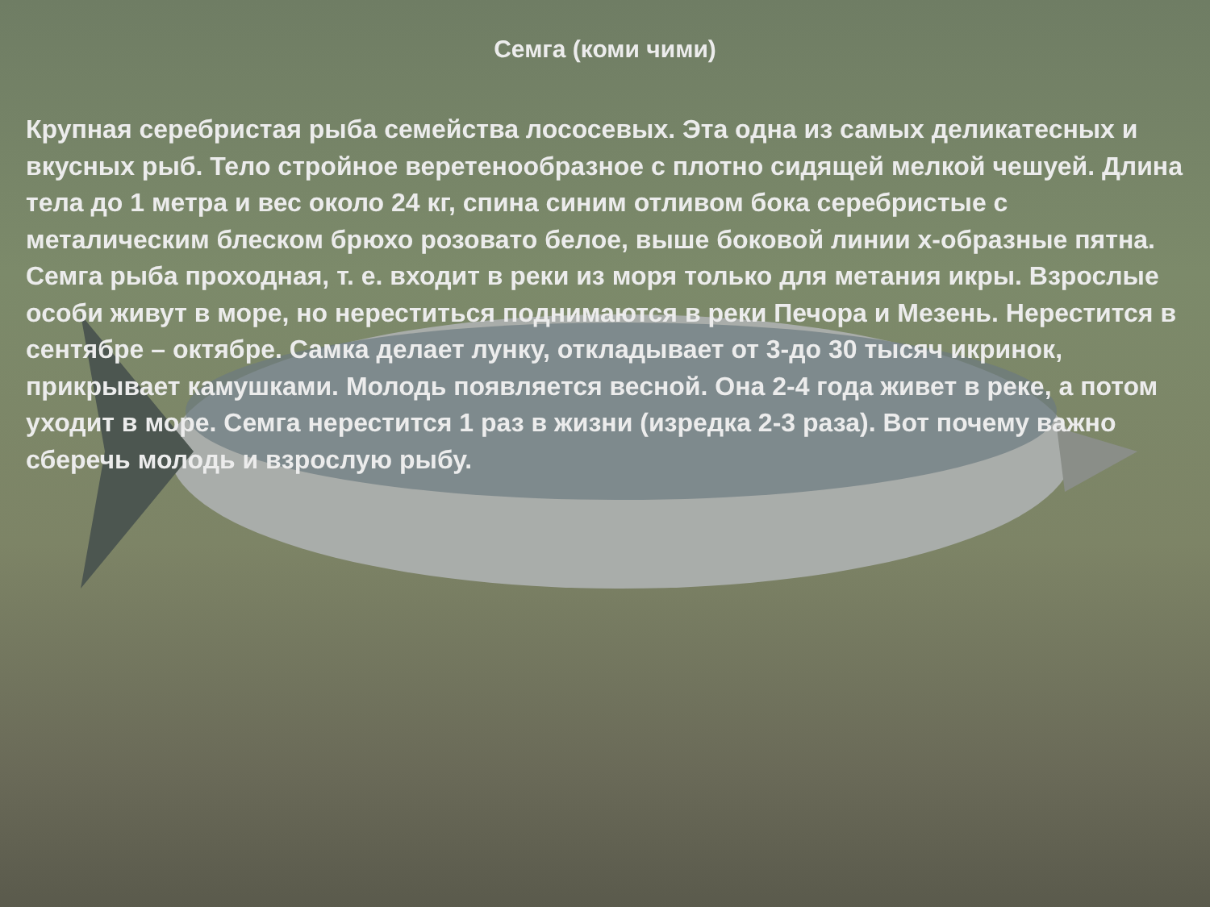Семга (коми чими)
Крупная серебристая рыба семейства лососевых. Эта одна из самых деликатесных и вкусных рыб. Тело стройное веретенообразное с плотно сидящей мелкой чешуей. Длина тела до 1 метра и вес около 24 кг, спина синим отливом бока серебристые с металическим блеском брюхо розовато белое, выше боковой линии х-образные пятна. Семга рыба проходная, т. е. входит в реки из моря только для метания икры. Взрослые особи живут в море, но нереститься поднимаются в реки Печора и Мезень. Нерестится в сентябре – октябре. Самка делает лунку, откладывает от 3-до 30 тысяч икринок, прикрывает камушками. Молодь появляется весной. Она 2-4 года живет в реке, а потом уходит в море. Семга нерестится 1 раз в жизни (изредка 2-3 раза). Вот почему важно сберечь молодь и взрослую рыбу.